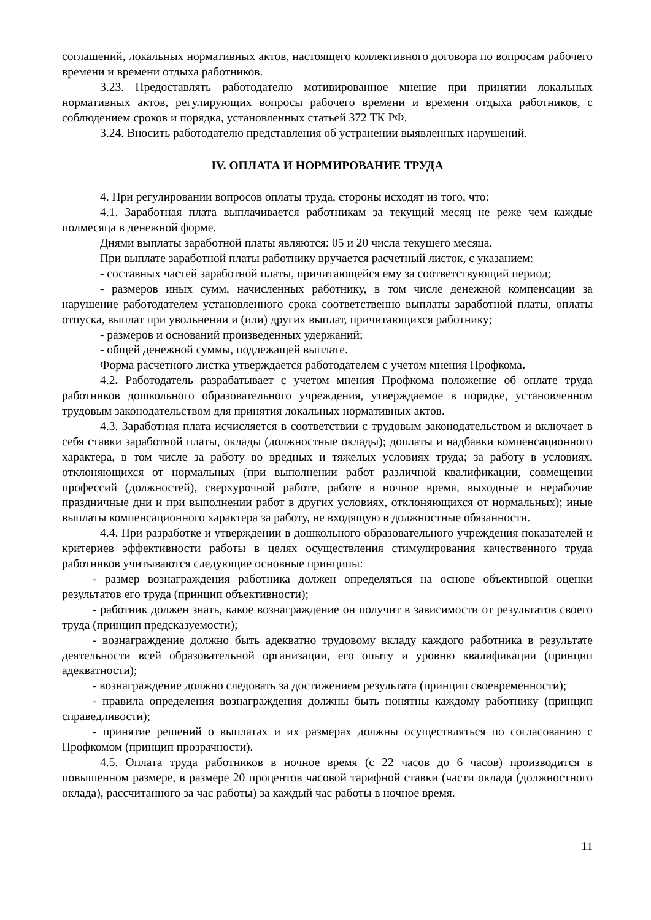соглашений, локальных нормативных актов, настоящего коллективного договора по вопросам рабочего времени и времени отдыха работников.
3.23. Предоставлять работодателю мотивированное мнение при принятии локальных нормативных актов, регулирующих вопросы рабочего времени и времени отдыха работников, с соблюдением сроков и порядка, установленных статьей 372 ТК РФ.
3.24. Вносить работодателю представления об устранении выявленных нарушений.
IV. ОПЛАТА И НОРМИРОВАНИЕ ТРУДА
4. При регулировании вопросов оплаты труда, стороны исходят из того, что:
4.1. Заработная плата выплачивается работникам за текущий месяц не реже чем каждые полмесяца в денежной форме.
Днями выплаты заработной платы являются: 05 и 20 числа текущего месяца.
При выплате заработной платы работнику вручается расчетный листок, с указанием:
- составных частей заработной платы, причитающейся ему за соответствующий период;
- размеров иных сумм, начисленных работнику, в том числе денежной компенсации за нарушение работодателем установленного срока соответственно выплаты заработной платы, оплаты отпуска, выплат при увольнении и (или) других выплат, причитающихся работнику;
- размеров и оснований произведенных удержаний;
- общей денежной суммы, подлежащей выплате.
Форма расчетного листка утверждается работодателем с учетом мнения Профкома.
4.2. Работодатель разрабатывает с учетом мнения Профкома положение об оплате труда работников дошкольного образовательного учреждения, утверждаемое в порядке, установленном трудовым законодательством для принятия локальных нормативных актов.
4.3. Заработная плата исчисляется в соответствии с трудовым законодательством и включает в себя ставки заработной платы, оклады (должностные оклады); доплаты и надбавки компенсационного характера, в том числе за работу во вредных и тяжелых условиях труда; за работу в условиях, отклоняющихся от нормальных (при выполнении работ различной квалификации, совмещении профессий (должностей), сверхурочной работе, работе в ночное время, выходные и нерабочие праздничные дни и при выполнении работ в других условиях, отклоняющихся от нормальных); иные выплаты компенсационного характера за работу, не входящую в должностные обязанности.
4.4. При разработке и утверждении в дошкольного образовательного учреждения показателей и критериев эффективности работы в целях осуществления стимулирования качественного труда работников учитываются следующие основные принципы:
- размер вознаграждения работника должен определяться на основе объективной оценки результатов его труда (принцип объективности);
- работник должен знать, какое вознаграждение он получит в зависимости от результатов своего труда (принцип предсказуемости);
- вознаграждение должно быть адекватно трудовому вкладу каждого работника в результате деятельности всей образовательной организации, его опыту и уровню квалификации (принцип адекватности);
- вознаграждение должно следовать за достижением результата (принцип своевременности);
- правила определения вознаграждения должны быть понятны каждому работнику (принцип справедливости);
- принятие решений о выплатах и их размерах должны осуществляться по согласованию с Профкомом (принцип прозрачности).
4.5. Оплата труда работников в ночное время (с 22 часов до 6 часов) производится в повышенном размере, в размере 20 процентов часовой тарифной ставки (части оклада (должностного оклада), рассчитанного за час работы) за каждый час работы в ночное время.
11